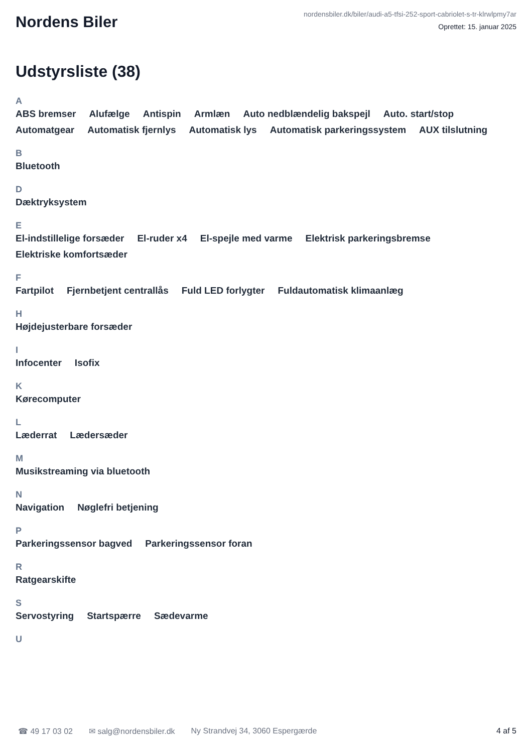Nordens Biler
nordensbiler.dk/biler/audi-a5-tfsi-252-sport-cabriolet-s-tr-klrwlpmy7ar
Oprettet: 15. januar 2025
Udstyrsliste (38)
A
ABS bremser Alufælge Antispin Armlæn Auto nedblændelig bakspejl Auto. start/stop Automatgear Automatisk fjernlys Automatisk lys Automatisk parkeringssystem AUX tilslutning
B
Bluetooth
D
Dæktryksystem
E
El-indstillelige forsæder El-ruder x4 El-spejle med varme Elektrisk parkeringsbremse Elektriske komfortsæder
F
Fartpilot Fjernbetjent centrallås Fuld LED forlygter Fuldautomatisk klimaanlæg
H
Højdejusterbare forsæder
I
Infocenter Isofix
K
Kørecomputer
L
Læderrat Lædersæder
M
Musikstreaming via bluetooth
N
Navigation Nøglefri betjening
P
Parkeringssensor bagved Parkeringssensor foran
R
Ratgearskifte
S
Servostyring Startspærre Sædevarme
U
☎ 49 17 03 02 ✉ salg@nordensbiler.dk Ny Strandvej 34, 3060 Espergærde 4 af 5